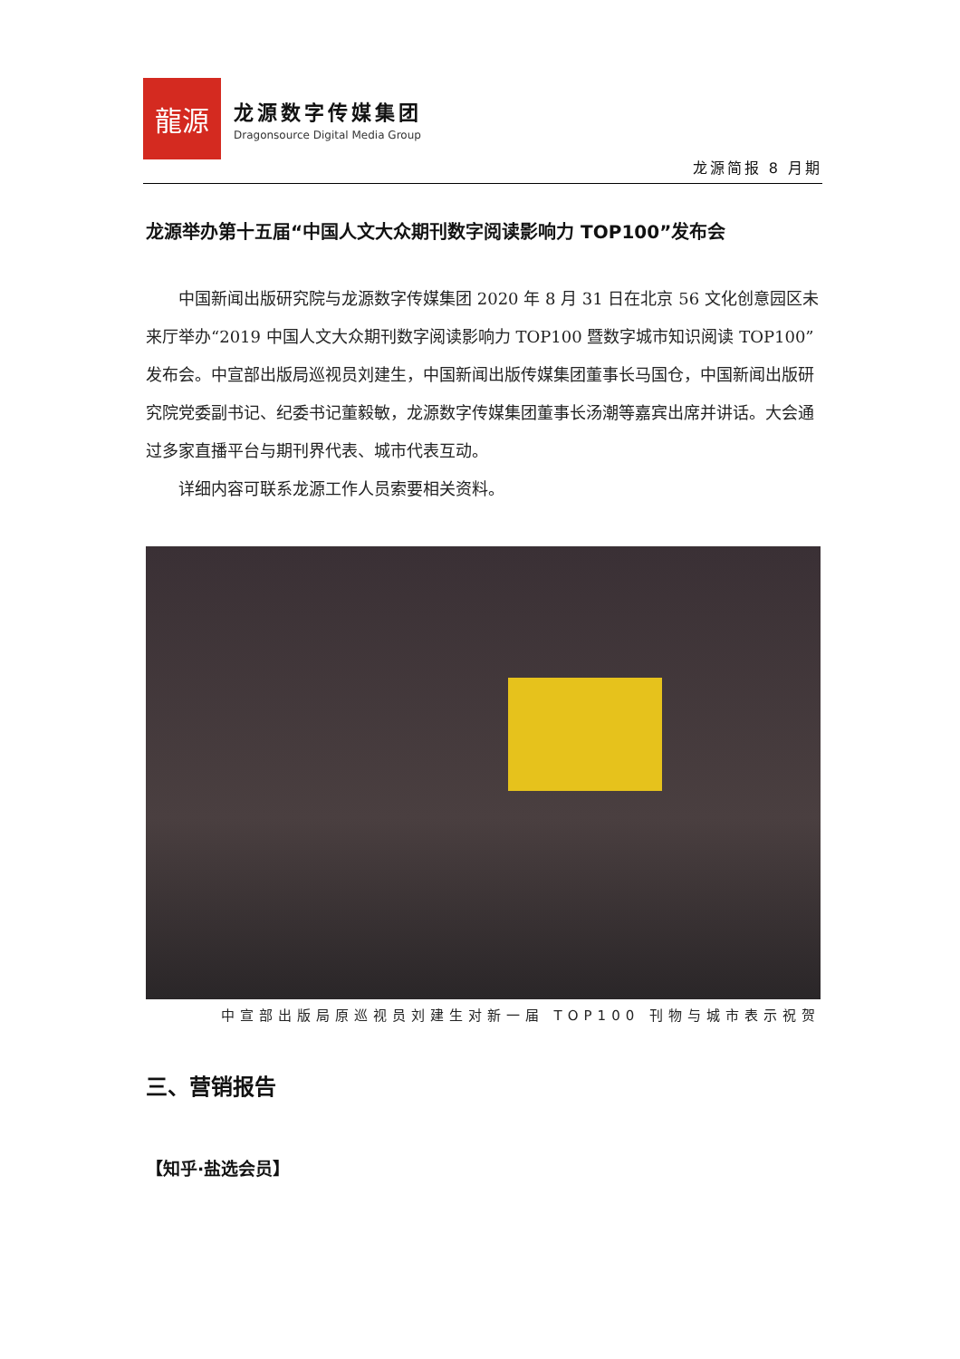龍源
龙源数字传媒集团
Dragonsource Digital Media Group
龙源简报 8 月期
龙源举办第十五届“中国人文大众期刊数字阅读影响力 TOP100”发布会
中国新闻出版研究院与龙源数字传媒集团 2020 年 8 月 31 日在北京 56 文化创意园区未来厅举办“2019 中国人文大众期刊数字阅读影响力 TOP100 暨数字城市知识阅读 TOP100”发布会。中宣部出版局巡视员刘建生，中国新闻出版传媒集团董事长马国仓，中国新闻出版研究院党委副书记、纪委书记董毅敏，龙源数字传媒集团董事长汤潮等嘉宾出席并讲话。大会通过多家直播平台与期刊界代表、城市代表互动。
详细内容可联系龙源工作人员索要相关资料。
中宣部出版局原巡视员刘建生对新一届 TOP100 刊物与城市表示祝贺
三、营销报告
【知乎·盐选会员】